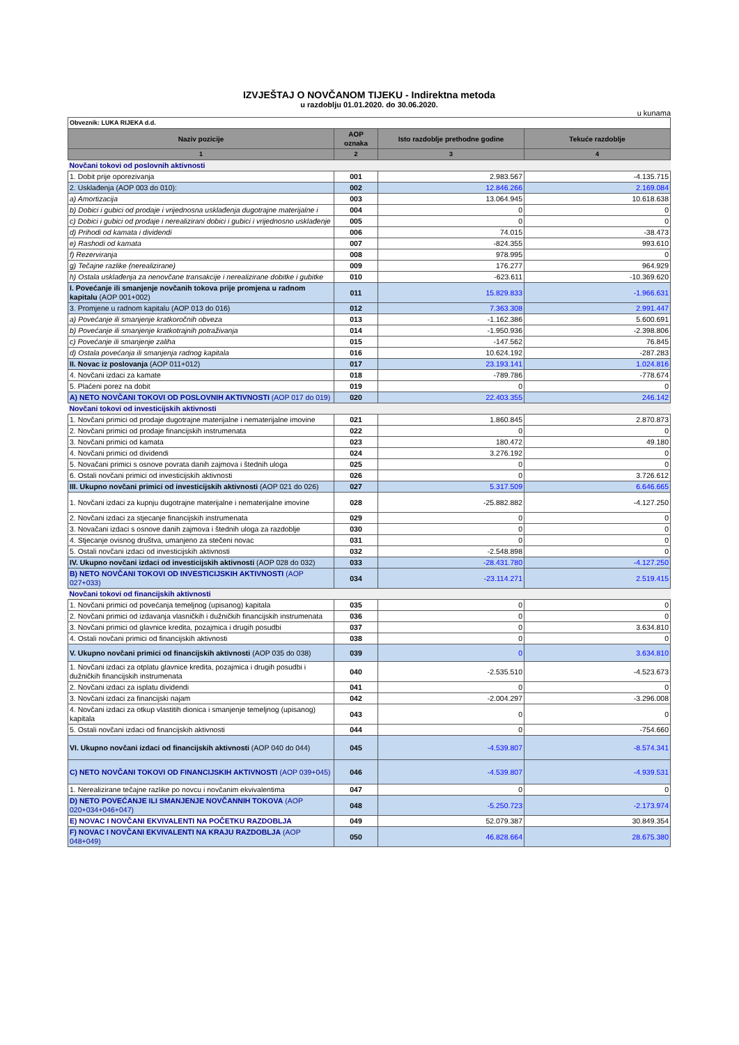IZVJEŠTAJ O NOVČANOM TIJEKU - Indirektna metoda
u razdoblju 01.01.2020. do 30.06.2020.
u kunama
| Obveznik: LUKA RIJEKA d.d. | | | |
| Naziv pozicije | AOP oznaka | Isto razdoblje prethodne godine | Tekuće razdoblje |
| 1 | 2 | 3 | 4 |
| Novčani tokovi od poslovnih aktivnosti | | | |
| 1. Dobit prije oporezivanja | 001 | 2.983.567 | -4.135.715 |
| 2. Usklađenja (AOP 003 do 010): | 002 | 12.846.266 | 2.169.084 |
| a) Amortizacija | 003 | 13.064.945 | 10.618.638 |
| b) Dobici i gubici od prodaje i vrijednosna usklađenja dugotrajne materijalne i | 004 | 0 | 0 |
| c) Dobici i gubici od prodaje i nerealizirani dobici i gubici i vrijednosno usklađenje | 005 | 0 | 0 |
| d) Prihodi od kamata i dividendi | 006 | 74.015 | -38.473 |
| e) Rashodi od kamata | 007 | -824.355 | 993.610 |
| f) Rezerviranja | 008 | 978.995 | 0 |
| g) Tečajne razlike (nerealizirane) | 009 | 176.277 | 964.929 |
| h) Ostala usklađenja za nenovčane transakcije i nerealizirane dobitke i gubitke | 010 | -623.611 | -10.369.620 |
| I. Povećanje ili smanjenje novčanih tokova prije promjena u radnom kapitalu (AOP 001+002) | 011 | 15.829.833 | -1.966.631 |
| 3. Promjene u radnom kapitalu (AOP 013 do 016) | 012 | 7.363.308 | 2.991.447 |
| a) Povećanje ili smanjenje kratkoročnih obveza | 013 | -1.162.386 | 5.600.691 |
| b) Povećanje ili smanjenje kratkotrajnih potraživanja | 014 | -1.950.936 | -2.398.806 |
| c) Povećanje ili smanjenje zaliha | 015 | -147.562 | 76.845 |
| d) Ostala povećanja ili smanjenja radnog kapitala | 016 | 10.624.192 | -287.283 |
| II. Novac iz poslovanja (AOP 011+012) | 017 | 23.193.141 | 1.024.816 |
| 4. Novčani izdaci za kamate | 018 | -789.786 | -778.674 |
| 5. Plaćeni porez na dobit | 019 | 0 | 0 |
| A) NETO NOVČANI TOKOVI OD POSLOVNIH AKTIVNOSTI (AOP 017 do 019) | 020 | 22.403.355 | 246.142 |
| Novčani tokovi od investicijskih aktivnosti | | | |
| 1. Novčani primici od prodaje dugotrajne materijalne i nematerijalne imovine | 021 | 1.860.845 | 2.870.873 |
| 2. Novčani primici od prodaje financijskih instrumenata | 022 | 0 | 0 |
| 3. Novčani primici od kamata | 023 | 180.472 | 49.180 |
| 4. Novčani primici od dividendi | 024 | 3.276.192 | 0 |
| 5. Novačani primici s osnove povrata danih zajmova i štednih uloga | 025 | 0 | 0 |
| 6. Ostali novčani primici od investicijskih aktivnosti | 026 | 0 | 3.726.612 |
| III. Ukupno novčani primici od investicijskih aktivnosti (AOP 021 do 026) | 027 | 5.317.509 | 6.646.665 |
| 1. Novčani izdaci za kupnju dugotrajne materijalne i nematerijalne imovine | 028 | -25.882.882 | -4.127.250 |
| 2. Novčani izdaci za stjecanje financijskih instrumenata | 029 | 0 | 0 |
| 3. Novačani izdaci s osnove danih zajmova i štednih uloga za razdoblje | 030 | 0 | 0 |
| 4. Stjecanje ovisnog društva, umanjeno za stečeni novac | 031 | 0 | 0 |
| 5. Ostali novčani izdaci od investicijskih aktivnosti | 032 | -2.548.898 | 0 |
| IV. Ukupno novčani izdaci od investicijskih aktivnosti (AOP 028 do 032) | 033 | -28.431.780 | -4.127.250 |
| B) NETO NOVČANI TOKOVI OD INVESTICIJSKIH AKTIVNOSTI (AOP 027+033) | 034 | -23.114.271 | 2.519.415 |
| Novčani tokovi od financijskih aktivnosti | | | |
| 1. Novčani primici od povećanja temeljnog (upisanog) kapitala | 035 | 0 | 0 |
| 2. Novčani primici od izdavanja vlasničkih i dužničkih financijskih instrumenata | 036 | 0 | 0 |
| 3. Novčani primici od glavnice kredita, pozajmica i drugih posudbi | 037 | 0 | 3.634.810 |
| 4. Ostali novčani primici od financijskih aktivnosti | 038 | 0 | 0 |
| V. Ukupno novčani primici od financijskih aktivnosti (AOP 035 do 038) | 039 | 0 | 3.634.810 |
| 1. Novčani izdaci za otplatu glavnice kredita, pozajmica i drugih posudbi i dužničkih financijskih instrumenata | 040 | -2.535.510 | -4.523.673 |
| 2. Novčani izdaci za isplatu dividendi | 041 | 0 | 0 |
| 3. Novčani izdaci za financijski najam | 042 | -2.004.297 | -3.296.008 |
| 4. Novčani izdaci za otkup vlastitih dionica i smanjenje temeljnog (upisanog) kapitala | 043 | 0 | 0 |
| 5. Ostali novčani izdaci od financijskih aktivnosti | 044 | 0 | -754.660 |
| VI. Ukupno novčani izdaci od financijskih aktivnosti (AOP 040 do 044) | 045 | -4.539.807 | -8.574.341 |
| C) NETO NOVČANI TOKOVI OD FINANCIJSKIH AKTIVNOSTI (AOP 039+045) | 046 | -4.539.807 | -4.939.531 |
| 1. Nerealizirane tečajne razlike po novcu i novčanim ekvivalentima | 047 | 0 | 0 |
| D) NETO POVEĆANJE ILI SMANJENJE NOVČANNIH TOKOVA (AOP 020+034+046+047) | 048 | -5.250.723 | -2.173.974 |
| E) NOVAC I NOVČANI EKVIVALENTI NA POČETKU RAZDOBLJA | 049 | 52.079.387 | 30.849.354 |
| F) NOVAC I NOVČANI EKVIVALENTI NA KRAJU RAZDOBLJA (AOP 048+049) | 050 | 46.828.664 | 28.675.380 |